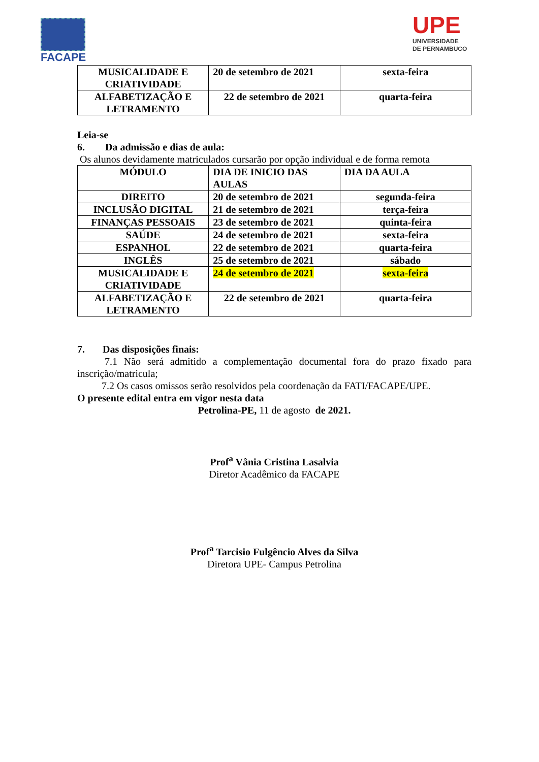FACAPE
UPE
UNIVERSIDADE
DE PERNAMBUCO
| MUSICALIDADE E CRIATIVIDADE | 20 de setembro de 2021 | sexta-feira |
| ALFABETIZAÇÃO E LETRAMENTO | 22 de setembro de 2021 | quarta-feira |
Leia-se
6. Da admissão e dias de aula:
Os alunos devidamente matriculados cursarão por opção individual e de forma remota
| MÓDULO | DIA DE INICIO DAS AULAS | DIA DA AULA |
| DIREITO | 20 de setembro de 2021 | segunda-feira |
| INCLUSÃO DIGITAL | 21 de setembro de 2021 | terça-feira |
| FINANÇAS PESSOAIS | 23 de setembro de 2021 | quinta-feira |
| SAÚDE | 24 de setembro de 2021 | sexta-feira |
| ESPANHOL | 22 de setembro de 2021 | quarta-feira |
| INGLÊS | 25 de setembro de 2021 | sábado |
| MUSICALIDADE E CRIATIVIDADE | 24 de setembro de 2021 | sexta-feira |
| ALFABETIZAÇÃO E LETRAMENTO | 22 de setembro de 2021 | quarta-feira |
7. Das disposições finais:
7.1 Não será admitido a complementação documental fora do prazo fixado para inscrição/matricula;
7.2 Os casos omissos serão resolvidos pela coordenação da FATI/FACAPE/UPE.
O presente edital entra em vigor nesta data
Petrolina-PE, 11 de agosto de 2021.
Prof<sup>a</sup> Vânia Cristina Lasalvia
Diretor Acadêmico da FACAPE
Prof<sup>a</sup> Tarcisio Fulgêncio Alves da Silva
Diretora UPE- Campus Petrolina